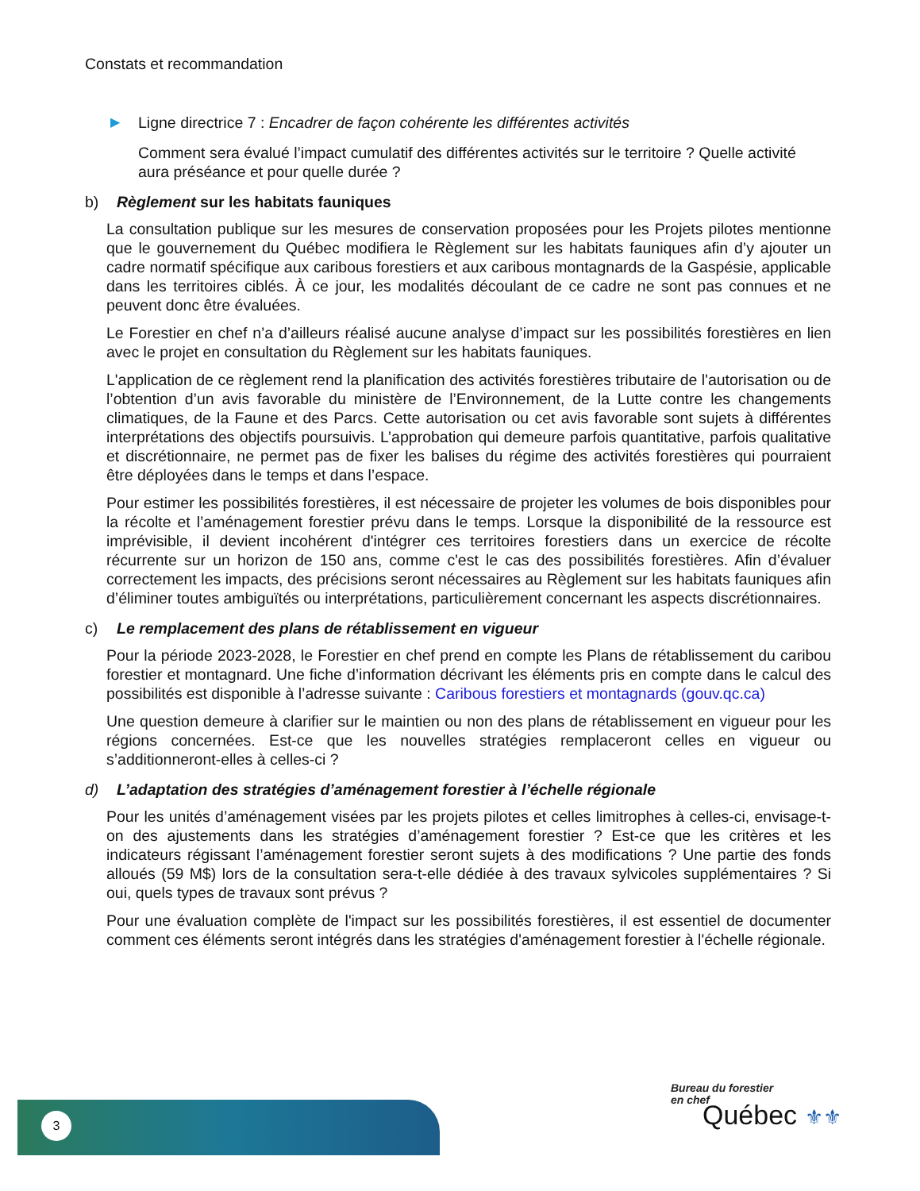Constats et recommandation
▶ Ligne directrice 7 : Encadrer de façon cohérente les différentes activités
Comment sera évalué l’impact cumulatif des différentes activités sur le territoire ? Quelle activité aura préséance et pour quelle durée ?
b) Règlement sur les habitats fauniques
La consultation publique sur les mesures de conservation proposées pour les Projets pilotes mentionne que le gouvernement du Québec modifiera le Règlement sur les habitats fauniques afin d’y ajouter un cadre normatif spécifique aux caribous forestiers et aux caribous montagnards de la Gaspésie, applicable dans les territoires ciblés. À ce jour, les modalités découlant de ce cadre ne sont pas connues et ne peuvent donc être évaluées.
Le Forestier en chef n’a d’ailleurs réalisé aucune analyse d’impact sur les possibilités forestières en lien avec le projet en consultation du Règlement sur les habitats fauniques.
L'application de ce règlement rend la planification des activités forestières tributaire de l'autorisation ou de l’obtention d’un avis favorable du ministère de l’Environnement, de la Lutte contre les changements climatiques, de la Faune et des Parcs. Cette autorisation ou cet avis favorable sont sujets à différentes interprétations des objectifs poursuivis. L’approbation qui demeure parfois quantitative, parfois qualitative et discrétionnaire, ne permet pas de fixer les balises du régime des activités forestières qui pourraient être déployées dans le temps et dans l’espace.
Pour estimer les possibilités forestières, il est nécessaire de projeter les volumes de bois disponibles pour la récolte et l’aménagement forestier prévu dans le temps. Lorsque la disponibilité de la ressource est imprévisible, il devient incohérent d'intégrer ces territoires forestiers dans un exercice de récolte récurrente sur un horizon de 150 ans, comme c'est le cas des possibilités forestières. Afin d’évaluer correctement les impacts, des précisions seront nécessaires au Règlement sur les habitats fauniques afin d’éliminer toutes ambiguïtés ou interprétations, particulièrement concernant les aspects discrétionnaires.
c) Le remplacement des plans de rétablissement en vigueur
Pour la période 2023-2028, le Forestier en chef prend en compte les Plans de rétablissement du caribou forestier et montagnard. Une fiche d’information décrivant les éléments pris en compte dans le calcul des possibilités est disponible à l’adresse suivante : Caribous forestiers et montagnards (gouv.qc.ca)
Une question demeure à clarifier sur le maintien ou non des plans de rétablissement en vigueur pour les régions concernées. Est-ce que les nouvelles stratégies remplaceront celles en vigueur ou s’additionneront-elles à celles-ci ?
d) L’adaptation des stratégies d’aménagement forestier à l’échelle régionale
Pour les unités d’aménagement visées par les projets pilotes et celles limitrophes à celles-ci, envisage-t-on des ajustements dans les stratégies d’aménagement forestier ? Est-ce que les critères et les indicateurs régissant l’aménagement forestier seront sujets à des modifications ? Une partie des fonds alloués (59 M$) lors de la consultation sera-t-elle dédiée à des travaux sylvicoles supplémentaires ? Si oui, quels types de travaux sont prévus ?
Pour une évaluation complète de l'impact sur les possibilités forestières, il est essentiel de documenter comment ces éléments seront intégrés dans les stratégies d'aménagement forestier à l'échelle régionale.
3
Bureau du forestier
en chef
Québec ⚜⚜